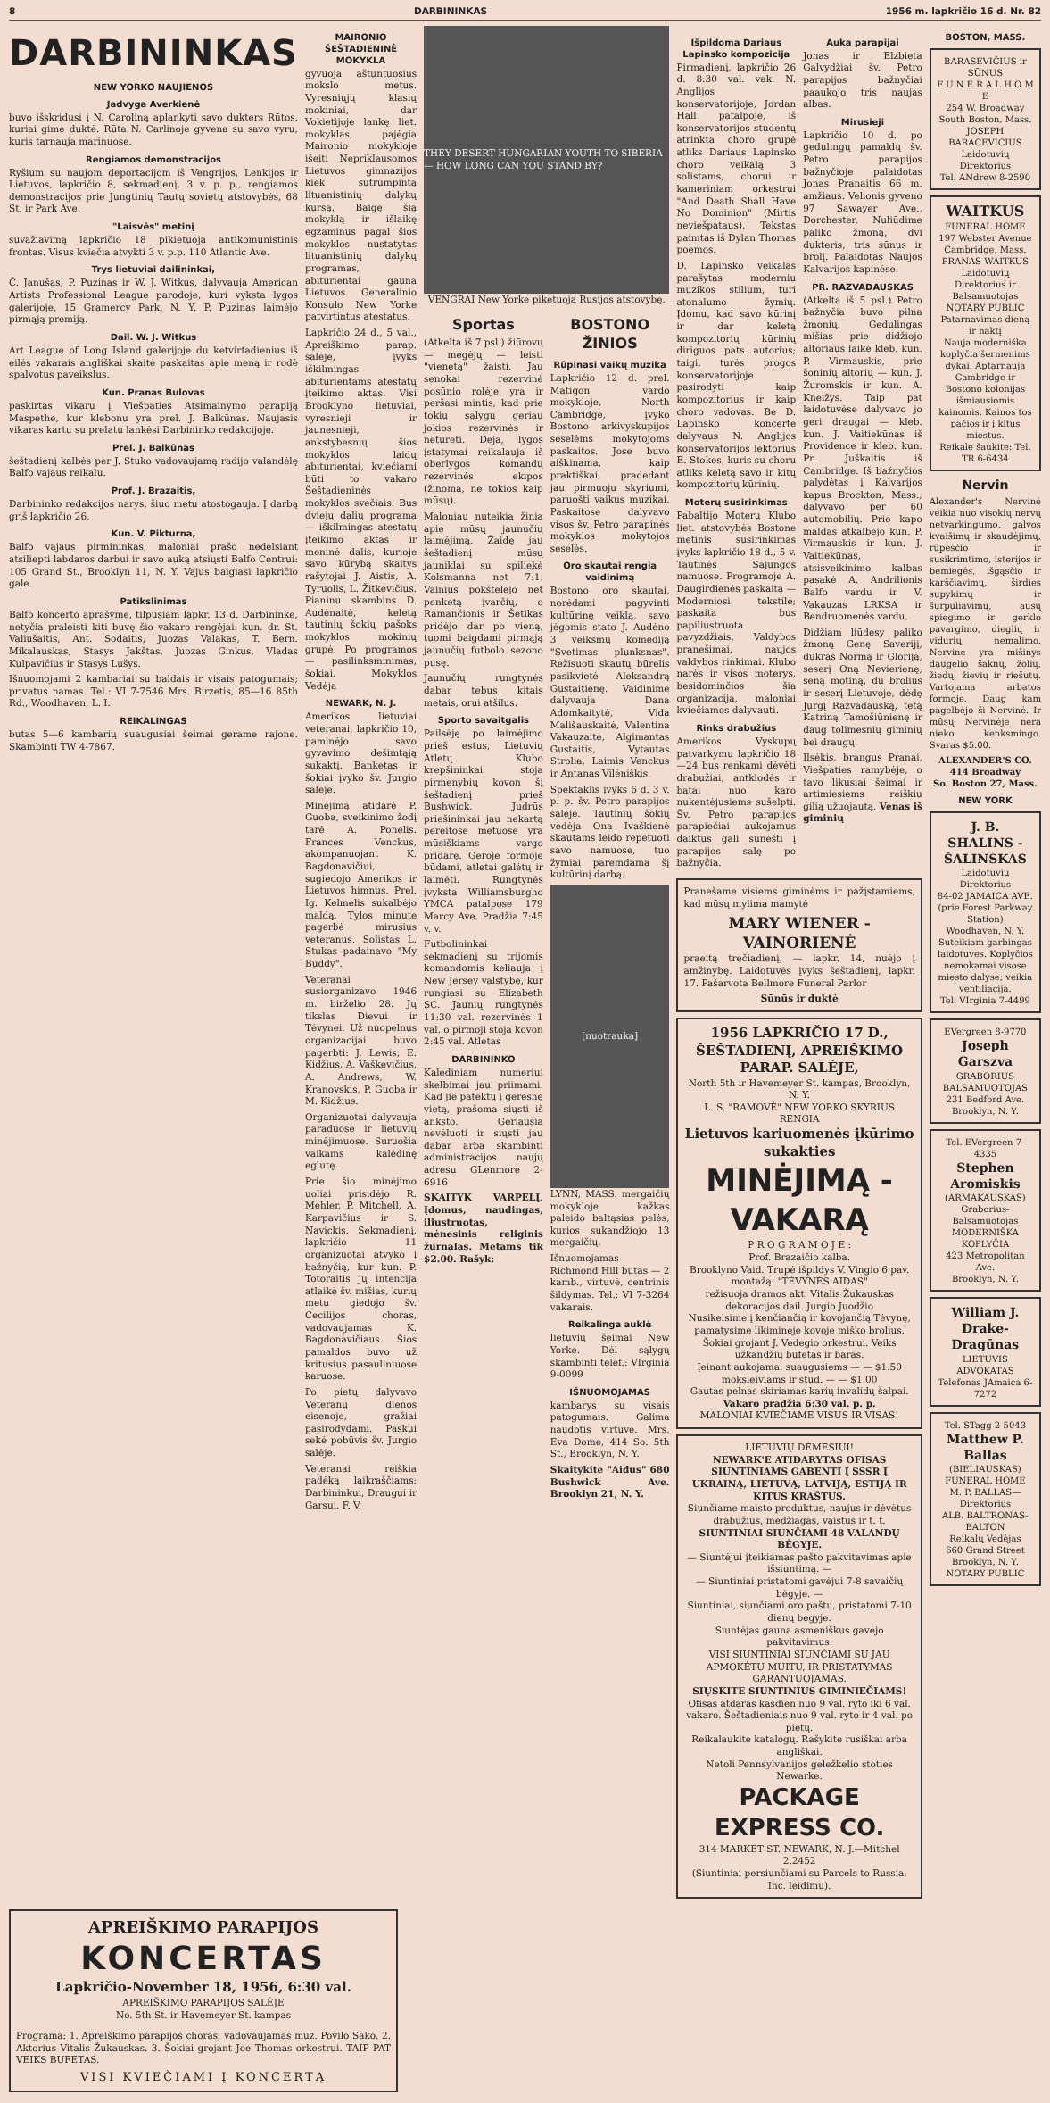8 DARBININKAS 1956 m. lapkričio 16 d. Nr. 82
DARBININKAS
NEW YORKO NAUJIENOS
Jadvyga Averkienė
buvo išskridusi į N. Caroliną aplankyti savo dukters Rūtos, kuriai gimė duktė. Rūta N. Carlinoje gyvena su savo vyru, kuris tarnauja marinuose.
Rengiamos demonstracijos
Ryšium su naujom deportacijom iš Vengrijos, Lenkijos ir Lietuvos, lapkričio 8, sekmadienį, 3 v. p. p., rengiamos demonstracijos prie Jungtinių Tautų sovietų atstovybės, 68 St. ir Park Ave.
"Laisvės" metinį
suvažiavimą lapkričio 18 pikietuoja antikomunistinis frontas. Visus kviečia atvykti 3 v. p.p. 110 Atlantic Ave.
Trys lietuviai dailininkai,
Č. Janušas, P. Puzinas ir W. J. Witkus, dalyvauja American Artists Professional League parodoje, kuri vyksta lygos galerijoje, 15 Gramercy Park, N. Y. P. Puzinas laimėjo pirmąją premiją.
Dail. W. J. Witkus
Art League of Long Island galerijoje du ketvirtadienius iš eilės vakarais angliškai skaitė paskaitas apie meną ir rodė spalvotus paveikslus.
Kun. Pranas Bulovas
paskirtas vikaru į Viešpaties Atsimainymo parapiją Maspethe, kur klebonu yra prel. J. Balkūnas. Naujasis vikaras kartu su prelatu lankėsi Darbininko redakcijoje.
Prel. J. Balkūnas
šeštadienį kalbės per J. Stuko vadovaujamą radijo valandėlę Balfo vajaus reikalu.
Prof. J. Brazaitis,
Darbininko redakcijos narys, šiuo metu atostogauja. Į darbą grįš lapkričio 26.
Kun. V. Pikturna,
Balfo vajaus pirmininkas, maloniai prašo nedelsiant atsiliepti labdaros darbui ir savo auką atsiųsti Balfo Centrui: 105 Grand St., Brooklyn 11, N. Y. Vajus baigiasi lapkričio gale.
Patikslinimas
Balfo koncerto aprašyme, tilpusiam lapkr. 13 d. Darbininke, netyčia praleisti kiti buvę šio vakaro rengėjai: kun. dr. St. Valiušaitis, Ant. Sodaitis, Juozas Valakas, T. Bern. Mikalauskas, Stasys Jakštas, Juozas Ginkus, Vladas Kulpavičius ir Stasys Lušys.
Išnuomojami 2 kambariai su baldais ir visais patogumais; privatus namas. Tel.: VI 7-7546 Mrs. Birzetis, 85—16 85th Rd., Woodhaven, L. I.
REIKALINGAS
butas 5—6 kambarių suaugusiai šeimai gerame rajone. Skambinti TW 4-7867.
MAIRONIO ŠEŠTADIENINĖ MOKYKLA
gyvuoja aštuntuosius mokslo metus. Vyresniųjų klasių mokiniai, dar Vokietijoje lankę liet. mokyklas, pajėgia Maironio mokykloje išeiti Nepriklausomos Lietuvos gimnazijos kiek sutrumpintą lituanistinių dalykų kursą. Baigę šią mokyklą ir išlaikę egzaminus pagal šios mokyklos nustatytas lituanistinių dalykų programas, abiturientai gauna Lietuvos Generalinio Konsulo New Yorke patvirtintus atestatus.
Lapkričio 24 d., 5 val., Apreiškimo parap. salėje, įvyks iškilmingas abiturientams atestatų įteikimo aktas. Visi Brooklyno lietuviai, vyresnieji ir jaunesnieji, ankstybesnių šios mokyklos laidų abiturientai, kviečiami būti to vakaro Šeštadieninės mokyklos svečiais. Bus dviejų dalių programa — iškilmingas atestatų įteikimo aktas ir meninė dalis, kurioje savo kūrybą skaitys rašytojai J. Aistis, A. Tyruolis, L. Žitkevičius. Pianinu skambins D. Audėnaitė, keletą tautinių šokių pašoks mokyklos mokinių grupė. Po programos — pasilinksminimas, šokiai. Mokyklos Vedėja
NEWARK, N. J.
Amerikos lietuviai veteranai, lapkričio 10, paminėjo savo gyvavimo dešimtąją sukaktį. Banketas ir šokiai įvyko šv. Jurgio salėje.
Minėjimą atidarė P. Guoba, sveikinimo žodį tarė A. Ponelis. Frances Venckus, akompanuojant K. Bagdonavičiui, sugiedojo Amerikos ir Lietuvos himnus. Prel. Ig. Kelmelis sukalbėjo maldą. Tylos minute pagerbė mirusius veteranus. Solistas L. Stukas padainavo "My Buddy".
Veteranai susiorganizavo 1946 m. birželio 28. Jų tikslas Dievui ir Tėvynei. Už nuopelnus organizacijai buvo pagerbti: J. Lewis, E. Kidžius, A. Vaškevičius, A. Andrews, W. Kranovskis, P. Guoba ir M. Kidžius.
Organizuotai dalyvauja paraduose ir lietuvių minėjimuose. Suruošia vaikams kalėdinę eglutę.
Prie šio minėjimo uoliai prisidėjo R. Mehler, P. Mitchell, A. Karpavičius ir S. Navickis. Sekmadienį, lapkričio 11 organizuotai atvyko į bažnyčią, kur kun. P. Totoraitis jų intencija atlaikė šv. mišias, kurių metu giedojo šv. Cecilijos choras, vadovaujamas K. Bagdonavičiaus. Šios pamaldos buvo už kritusius pasauliniuose karuose.
Po pietų dalyvavo Veteranų dienos eisenoje, gražiai pasirodydami. Paskui sekė pobūvis šv. Jurgio salėje.
Veteranai reiškia padėką laikraščiams: Darbininkui, Draugui ir Garsui. F. V.
THEY DESERT HUNGARIAN YOUTH TO SIBERIA — HOW LONG CAN YOU STAND BY?
VENGRAI New Yorke piketuoja Rusijos atstovybę.
Sportas
(Atkelta iš 7 psl.) žiūrovų — mėgėjų — leisti "vienetą" žaisti. Jau senokai rezervinė posūnio rolėje yra ir peršasi mintis, kad prie tokių sąlygų geriau jokios rezervinės ir neturėti. Deja, lygos įstatymai reikalauja iš oberlygos komandų rezervinės ekipos (žinoma, ne tokios kaip mūsų).
Maloniau nuteikia žinia apie mūsų jaunučių laimėjimą. Žaidę jau šeštadienį mūsų jauniklai su spiliekė Kolsmanna net 7:1. Vainius pokštelėjo net penketą įvarčių, o Ramančionis ir Šetikas pridėjo dar po vieną, tuomi baigdami pirmąją jaunučių futbolo sezono pusę.
Jaunučių rungtynės dabar tebus kitais metais, orui atšilus.
Sporto savaitgalis
Pailsėję po laimėjimo prieš estus, Lietuvių Atletų Klubo krepšininkai stoja pirmenybių kovon šį šeštadienį prieš Bushwick. Judrūs priešininkai jau nekartą pereitose metuose yra mūsiškiams vargo pridarę. Geroje formoje būdami, atletai galėtų ir laimėti. Rungtynės įvyksta Williamsburgho YMCA patalpose 179 Marcy Ave. Pradžia 7:45 v. v.
Futbolininkai sekmadienį su trijomis komandomis keliauja į New Jersey valstybę, kur rungiasi su Elizabeth SC. Jaunių rungtynės 11:30 val. rezervinės 1 val. o pirmoji stoja kovon 2:45 val. Atletas
DARBININKO
Kalėdiniam numeriui skelbimai jau priimami. Kad jie patektų į geresnę vietą, prašoma siųsti iš anksto. Geriausia nevėluoti ir siųsti jau dabar arba skambinti administracijos naujų adresu GLenmore 2-6916
SKAITYK VARPELĮ. Įdomus, naudingas, iliustruotas, mėnesinis religinis žurnalas. Metams tik $2.00. Rašyk:
BOSTONO ŽINIOS
Rūpinasi vaikų muzika
Lapkričio 12 d. prel. Matigon vardo mokykloje, North Cambridge, įvyko Bostono arkivyskupijos seselėms mokytojoms paskaitos. Jose buvo aiškinama, kaip praktiškai, pradedant jau pirmuoju skyriumi, paruošti vaikus muzikai. Paskaitose dalyvavo visos šv. Petro parapinės mokyklos mokytojos seselės.
Oro skautai rengia vaidinimą
Bostono oro skautai, norėdami pagyvinti kultūrinę veiklą, savo jėgomis stato J. Audėno 3 veiksmų komediją "Svetimas plunksnas". Režisuoti skautų būrelis pasikvietė Aleksandrą Gustaitienę. Vaidinime dalyvauja Dana Adomkaitytė, Vida Mališauskaitė, Valentina Vakauzaitė, Algimantas Gustaitis, Vytautas Strolia, Laimis Venckus ir Antanas Vilėniškis.
Spektaklis įvyks 6 d. 3 v. p. p. šv. Petro parapijos salėje. Tautinių šokių vedėja Ona Ivaškienė skautams leido repetuoti savo namuose, tuo žymiai paremdama šį kultūrinį darbą.
[nuotrauka]
LYNN, MASS. mergaičių mokykloje kažkas paleido baltąsias pelės, kurios sukandžiojo 13 mergaičių.
Išnuomojamas Richmond Hill butas — 2 kamb., virtuvė, centrinis šildymas. Tel.: VI 7-3264 vakarais.
Reikalinga auklė
lietuvių šeimai New Yorke. Dėl sąlygų skambinti telef.: VIrginia 9-0099
IŠNUOMOJAMAS
kambarys su visais patogumais. Galima naudotis virtuve. Mrs. Eva Dome, 414 So. 5th St., Brooklyn, N. Y.
Skaitykite "Aidus" 680 Bushwick Ave. Brooklyn 21, N. Y.
Išpildoma Dariaus Lapinsko kompozicija
Pirmadienį, lapkričio 26 d. 8:30 val. vak. N. Anglijos konservatorijoje, Jordan Hall patalpoje, iš konservatorijos studentų atrinkta choro grupė atliks Dariaus Lapinsko choro veikalą 3 solistams, chorui ir kameriniam orkestrui "And Death Shall Have No Dominion" (Mirtis neviešpataus). Tekstas paimtas iš Dylan Thomas poemos.
D. Lapinsko veikalas parašytas moderniu muzikos stilium, turi atonalumo žymių. Įdomu, kad savo kūrinį ir dar keletą kompozitorių kūrinių diriguos pats autorius; taigi, turės progos konservatorijoje pasirodyti kaip kompozitorius ir kaip choro vadovas. Be D. Lapinsko koncerte dalyvaus N. Anglijos konservatorijos lektorius E. Stokes, kuris su choru atliks keletą savo ir kitų kompozitorių kūrinių.
Moterų susirinkimas
Pabaltijo Moterų Klubo liet. atstovybės Bostone metinis susirinkimas įvyks lapkričio 18 d., 5 v. Tautinės Sąjungos namuose. Programoje A. Daugirdienės paskaita — Moderniosi tekstilė; paskaita bus papiliustruota pavyzdžiais. Valdybos pranešimai, naujos valdybos rinkimai. Klubo narės ir visos moterys, besidominčios šia organizacija, maloniai kviečiamos dalyvauti.
Rinks drabužius
Amerikos Vyskupų patvarkymu lapkričio 18—24 bus renkami dėvėti drabužiai, antklodės ir batai nuo karo nukentėjusiems sušelpti. Šv. Petro parapijos parapiečiai aukojamus daiktus gali sunešti į parapijos salę po bažnyčia.
Auka parapijai
Jonas ir Elzbieta Galvydžiai šv. Petro parapijos bažnyčiai paaukojo tris naujas albas.
Mirusieji
Lapkričio 10 d. po gedulingų pamaldų šv. Petro parapijos bažnyčioje palaidotas Jonas Pranaitis 66 m. amžiaus. Velionis gyveno 97 Sawayer Ave., Dorchester. Nuliūdime paliko žmoną, dvi dukteris, tris sūnus ir brolį. Palaidotas Naujos Kalvarijos kapinėse.
PR. RAZVADAUSKAS
(Atkelta iš 5 psl.) Petro bažnyčia buvo pilna žmonių. Gedulingas mišias prie didžiojo altoriaus laikė kleb. kun. P. Virmauskis, prie šoninių altorių — kun. J. Žuromskis ir kun. A. Kneižys. Taip pat laidotuvėse dalyvavo jo geri draugai — kleb. kun. J. Vaitiekūnas iš Providence ir kleb. kun. Pr. Juškaitis iš Cambridge. Iš bažnyčios palydėtas į Kalvarijos kapus Brockton, Mass.; dalyvavo per 60 automobilių. Prie kapo maldas atkalbėjo kun. P. Virmauskis ir kun. J. Vaitiekūnas, atsisveikinimo kalbas pasakė A. Andrilionis Balfo vardu ir V. Vakauzas LRKSA ir Bendruomenės vardu.
Didžiam liūdesy paliko žmoną Genę Saverijį, dukras Normą ir Gloriją, seserį Oną Nevierienę, seną motiną, du brolius ir seserį Lietuvoje, dėdę Jurgį Razvadauską, tetą Katriną Tamošiūnienę ir daug tolimesnių giminių bei draugų.
Ilsėkis, brangus Pranai, Viešpaties ramybėje, o tavo likusiai šeimai ir artimiesiems reiškiu gilią užuojautą. Venas iš giminių
Pranešame visiems giminėms ir pažįstamiems, kad mūsų mylima mamytė
MARY WIENER - VAINORIENĖ
praeitą trečiadienį, — lapkr. 14, nuėjo į amžinybę. Laidotuvės įvyks šeštadienį, lapkr. 17. Pašarvota Bellmore Funeral Parlor
Sūnūs ir duktė
1956 LAPKRIČIO 17 D., ŠEŠTADIENĮ, APREIŠKIMO PARAP. SALĖJE,
North 5th ir Havemeyer St. kampas, Brooklyn, N. Y.
L. S. "RAMOVĖ" NEW YORKO SKYRIUS RENGIA
Lietuvos kariuomenės įkūrimo sukakties
MINĖJIMĄ - VAKARĄ
P R O G R A M O J E :
Prof. Brazaičio kalba.
Brooklyno Vaid. Trupė išpildys V. Vingio 6 pav. montažą: "TĖVYNĖS AIDAS"
režisuoja dramos akt. Vitalis Žukauskas
dekoracijos dail. Jurgio Juodžio
Nusikelsime į kenčiančią ir kovojančią Tėvynę, pamatysime likiminėje kovoje miško brolius.
Šokiai grojant J. Vedegio orkestrui. Veiks užkandžių bufetas ir baras.
Įeinant aukojama: suaugusiems — — $1.50 moksleiviams ir stud. — — $1.00
Gautas pelnas skiriamas karių invalidų šalpai.
Vakaro pradžia 6:30 val. p. p.
MALONIAI KVIEČIAME VISUS IR VISAS!
LIETUVIŲ DĖMESIUI!
NEWARK'E ATIDARYTAS OFISAS SIUNTINIAMS GABENTI Į SSSR Į UKRAINĄ, LIETUVĄ, LATVIJĄ, ESTIJĄ IR KITUS KRAŠTUS.
Siunčiame maisto produktus, naujus ir dėvėtus drabužius, medžiagas, vaistus ir t. t.
SIUNTINIAI SIUNČIAMI 48 VALANDŲ BĖGYJE.
— Siuntėjui įteikiamas pašto pakvitavimas apie išsiuntimą. —
— Siuntiniai pristatomi gavėjui 7-8 savaičių bėgyje. —
Siuntiniai, siunčiami oro paštu, pristatomi 7-10 dienų bėgyje.
Siuntėjas gauna asmeniškus gavėjo pakvitavimus.
VISI SIUNTINIAI SIUNČIAMI SU JAU APMOKĖTU MUITU, IR PRISTATYMAS GARANTUOJAMAS.
SIŲSKITE SIUNTINIUS GIMINIEČIAMS!
Ofisas atdaras kasdien nuo 9 val. ryto iki 6 val. vakaro. Šeštadieniais nuo 9 val. ryto ir 4 val. po pietų.
Reikalaukite katalogų. Rašykite rusiškai arba angliškai.
Netoli Pennsylvanijos geležkelio stoties Newarke.
PACKAGE EXPRESS CO.
314 MARKET ST. NEWARK, N. J.—Mitchel 2.2452
(Siuntiniai persiunčiami su Parcels to Russia, Inc. leidimu).
BOSTON, MASS.
BARASEVIČIUS ir SŪNUS
F U N E R A L H O M E
254 W. Broadway
South Boston, Mass.
JOSEPH BARACEVICIUS
Laidotuvių Direktorius
Tel. ANdrew 8-2590
WAITKUS
FUNERAL HOME
197 Webster Avenue
Cambridge, Mass.
PRANAS WAITKUS
Laidotuvių Direktorius ir Balsamuotojas
NOTARY PUBLIC
Patarnavimas dieną ir naktį
Nauja moderniška koplyčia šermenims dykai. Aptarnauja Cambridge ir Bostono kolonijas išmiausiomis kainomis. Kainos tos pačios ir į kitus miestus.
Reikale šaukite: Tel. TR 6-6434
Nervin
Alexander's Nervinė veikia nuo visokių nervų netvarkingumo, galvos kvaišimų ir skaudėjimų, rūpesčio ir susikrimtimo, isterijos ir bemiegės, išgąsčio ir karščiavimų, širdies supykimų ir šurpuliavimų, ausų spiegimo ir gerklo pavargimo, dieglių ir vidurių nemalimo. Nervinė yra mišinys daugelio šaknų, žolių, žiedų, žievių ir riešutų. Vartojama arbatos formoje. Daug kam pagelbėjo ši Nervinė. Ir mūsų Nervinėje nera nieko kenksmingo. Svaras $5.00.
ALEXANDER'S CO.
414 Broadway
So. Boston 27, Mass.
NEW YORK
J. B. SHALINS - ŠALINSKAS
Laidotuvių Direktorius
84-02 JAMAICA AVE.
(prie Forest Parkway Station)
Woodhaven, N. Y.
Suteikiam garbingas laidotuves. Koplyčios nemokamai visose miesto dalyse; veikia ventiliacija.
Tel. VIrginia 7-4499
EVergreen 8-9770
Joseph Garszva
GRABORIUS
BALSAMUOTOJAS
231 Bedford Ave.
Brooklyn, N. Y.
Tel. EVergreen 7-4335
Stephen Aromiskis
(ARMAKAUSKAS)
Graborius-Balsamuotojas
MODERNIŠKA KOPLYČIA
423 Metropolitan Ave.
Brooklyn, N. Y.
William J. Drake-Dragūnas
LIETUVIS ADVOKATAS
Telefonas JAmaica 6-7272
Tel. STagg 2-5043
Matthew P. Ballas
(BIELIAUSKAS)
FUNERAL HOME
M. P. BALLAS—Direktorius
ALB. BALTRONAS-BALTON
Reikalų Vedėjas
660 Grand Street
Brooklyn, N. Y.
NOTARY PUBLIC
APREIŠKIMO PARAPIJOS
KONCERTAS
Lapkričio-November 18, 1956, 6:30 val.
APREIŠKIMO PARAPIJOS SALĖJE
No. 5th St. ir Havemeyer St. kampas
Programa: 1. Apreiškimo parapijos choras, vadovaujamas muz. Povilo Sako. 2. Aktorius Vitalis Žukauskas. 3. Šokiai grojant Joe Thomas orkestrui. TAIP PAT VEIKS BUFETAS.
VISI KVIEČIAMI Į KONCERTĄ